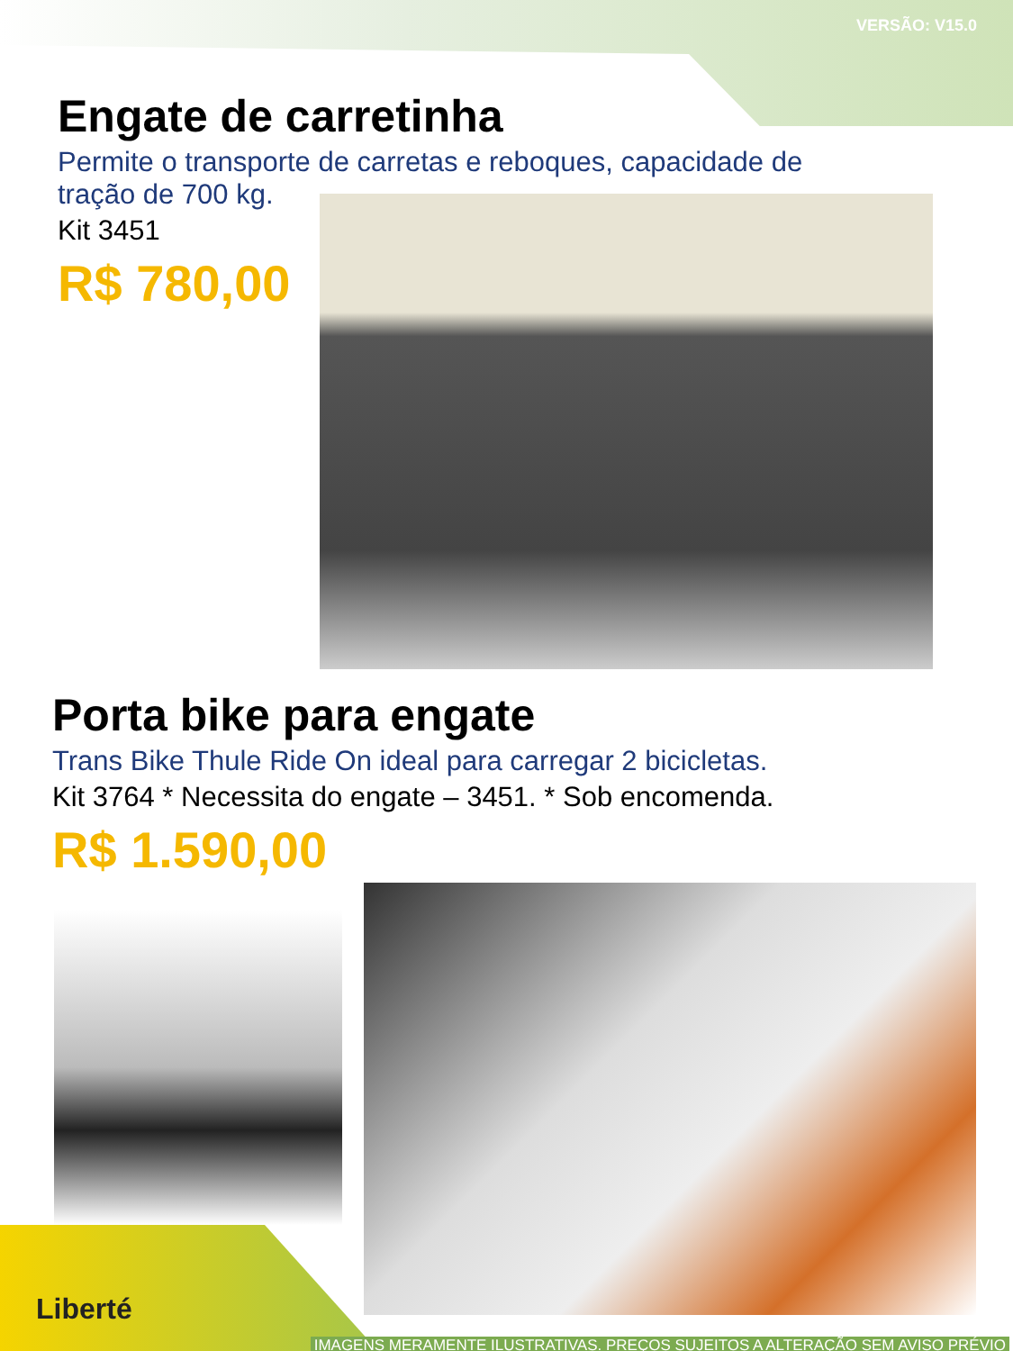VERSÃO: V15.0
Engate de carretinha
Permite o transporte de carretas e reboques, capacidade de
tração de 700 kg.
Kit 3451
R$ 780,00
Porta bike para engate
Trans Bike Thule Ride On ideal para carregar 2 bicicletas.
Kit 3764 * Necessita do engate – 3451. * Sob encomenda.
R$ 1.590,00
Liberté
IMAGENS MERAMENTE ILUSTRATIVAS. PREÇOS SUJEITOS A ALTERAÇÃO SEM AVISO PRÉVIO